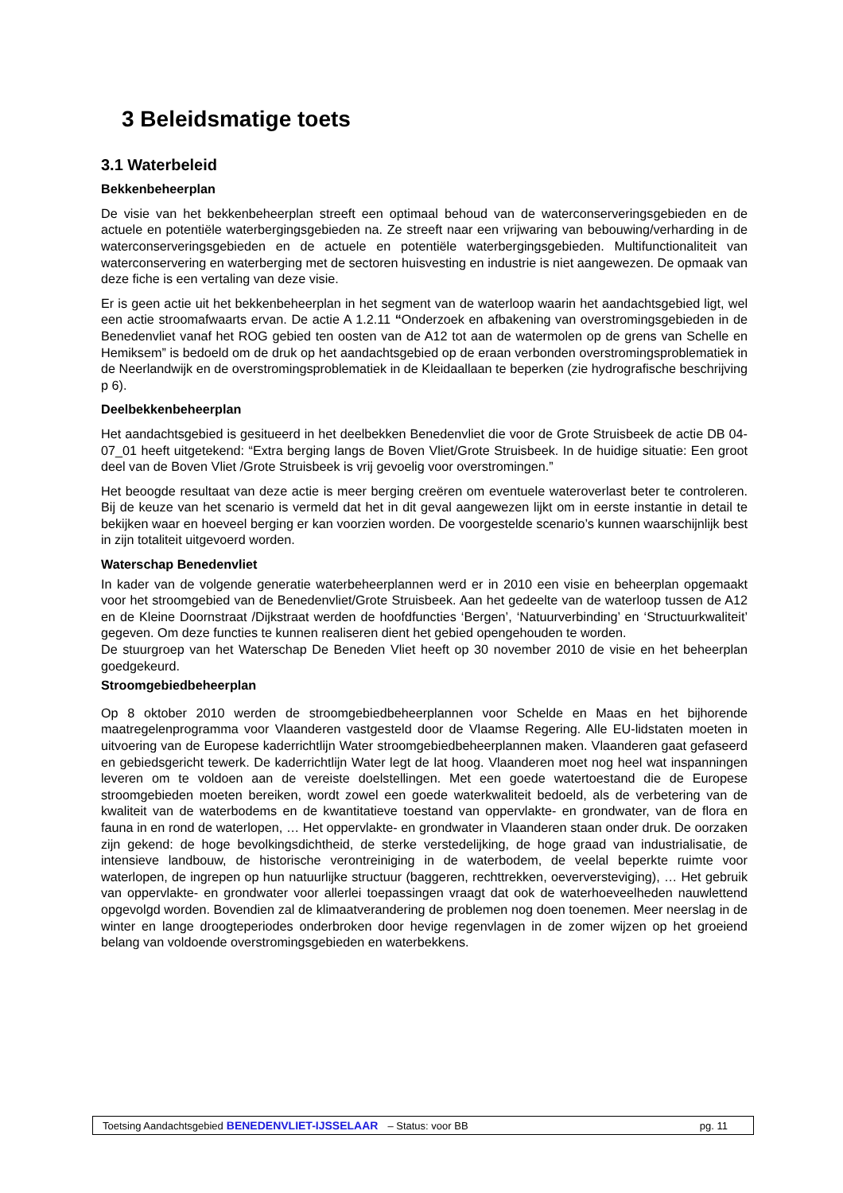3 Beleidsmatige toets
3.1 Waterbeleid
Bekkenbeheerplan
De visie van het bekkenbeheerplan streeft een optimaal behoud van de waterconserveringsgebieden en de actuele en potentiële waterbergingsgebieden na. Ze streeft naar een vrijwaring van bebouwing/verharding in de waterconserveringsgebieden en de actuele en potentiële waterbergingsgebieden. Multifunctionaliteit van waterconservering en waterberging met de sectoren huisvesting en industrie is niet aangewezen. De opmaak van deze fiche is een vertaling van deze visie.
Er is geen actie uit het bekkenbeheerplan in het segment van de waterloop waarin het aandachtsgebied ligt, wel een actie stroomafwaarts ervan. De actie A 1.2.11 “Onderzoek en afbakening van overstromingsgebieden in de Benedenvliet vanaf het ROG gebied ten oosten van de A12 tot aan de watermolen op de grens van Schelle en Hemiksem” is bedoeld om de druk op het aandachtsgebied op de eraan verbonden overstromingsproblematiek in de Neerlandwijk en de overstromingsproblematiek in de Kleidaallaan te beperken (zie hydrografische beschrijving p 6).
Deelbekkenbeheerplan
Het aandachtsgebied is gesitueerd in het deelbekken Benedenvliet die voor de Grote Struisbeek de actie DB 04-07_01 heeft uitgetekend: “Extra berging langs de Boven Vliet/Grote Struisbeek. In de huidige situatie: Een groot deel van de Boven Vliet /Grote Struisbeek is vrij gevoelig voor overstromingen.”
Het beoogde resultaat van deze actie is meer berging creëren om eventuele wateroverlast beter te controleren. Bij de keuze van het scenario is vermeld dat het in dit geval aangewezen lijkt om in eerste instantie in detail te bekijken waar en hoeveel berging er kan voorzien worden. De voorgestelde scenario’s kunnen waarschijnlijk best in zijn totaliteit uitgevoerd worden.
Waterschap Benedenvliet
In kader van de volgende generatie waterbeheerplannen werd er in 2010 een visie en beheerplan opgemaakt voor het stroomgebied van de Benedenvliet/Grote Struisbeek. Aan het gedeelte van de waterloop tussen de A12 en de Kleine Doornstraat /Dijkstraat werden de hoofdfuncties ‘Bergen’, ‘Natuurverbinding’ en ‘Structuurkwaliteit’ gegeven. Om deze functies te kunnen realiseren dient het gebied opengehouden te worden.
De stuurgroep van het Waterschap De Beneden Vliet heeft op 30 november 2010 de visie en het beheerplan goedgekeurd.
Stroomgebiedbeheerplan
Op 8 oktober 2010 werden de stroomgebiedbeheerplannen voor Schelde en Maas en het bijhorende maatregelenprogramma voor Vlaanderen vastgesteld door de Vlaamse Regering. Alle EU-lidstaten moeten in uitvoering van de Europese kaderrichtlijn Water stroomgebiedbeheerplannen maken. Vlaanderen gaat gefaseerd en gebiedsgericht tewerk. De kaderrichtlijn Water legt de lat hoog. Vlaanderen moet nog heel wat inspanningen leveren om te voldoen aan de vereiste doelstellingen. Met een goede watertoestand die de Europese stroomgebieden moeten bereiken, wordt zowel een goede waterkwaliteit bedoeld, als de verbetering van de kwaliteit van de waterbodems en de kwantitatieve toestand van oppervlakte- en grondwater, van de flora en fauna in en rond de waterlopen, … Het oppervlakte- en grondwater in Vlaanderen staan onder druk. De oorzaken zijn gekend: de hoge bevolkingsdichtheid, de sterke verstedelijking, de hoge graad van industrialisatie, de intensieve landbouw, de historische verontreiniging in de waterbodem, de veelal beperkte ruimte voor waterlopen, de ingrepen op hun natuurlijke structuur (baggeren, rechttrekken, oeverversteviging), … Het gebruik van oppervlakte- en grondwater voor allerlei toepassingen vraagt dat ook de waterhoeveelheden nauwlettend opgevolgd worden. Bovendien zal de klimaatverandering de problemen nog doen toenemen. Meer neerslag in de winter en lange droogteperiodes onderbroken door hevige regenvlagen in de zomer wijzen op het groeiend belang van voldoende overstromingsgebieden en waterbekkens.
Toetsing Aandachtsgebied BENEDENVLIET-IJSSELAAR – Status: voor BB pg. 11